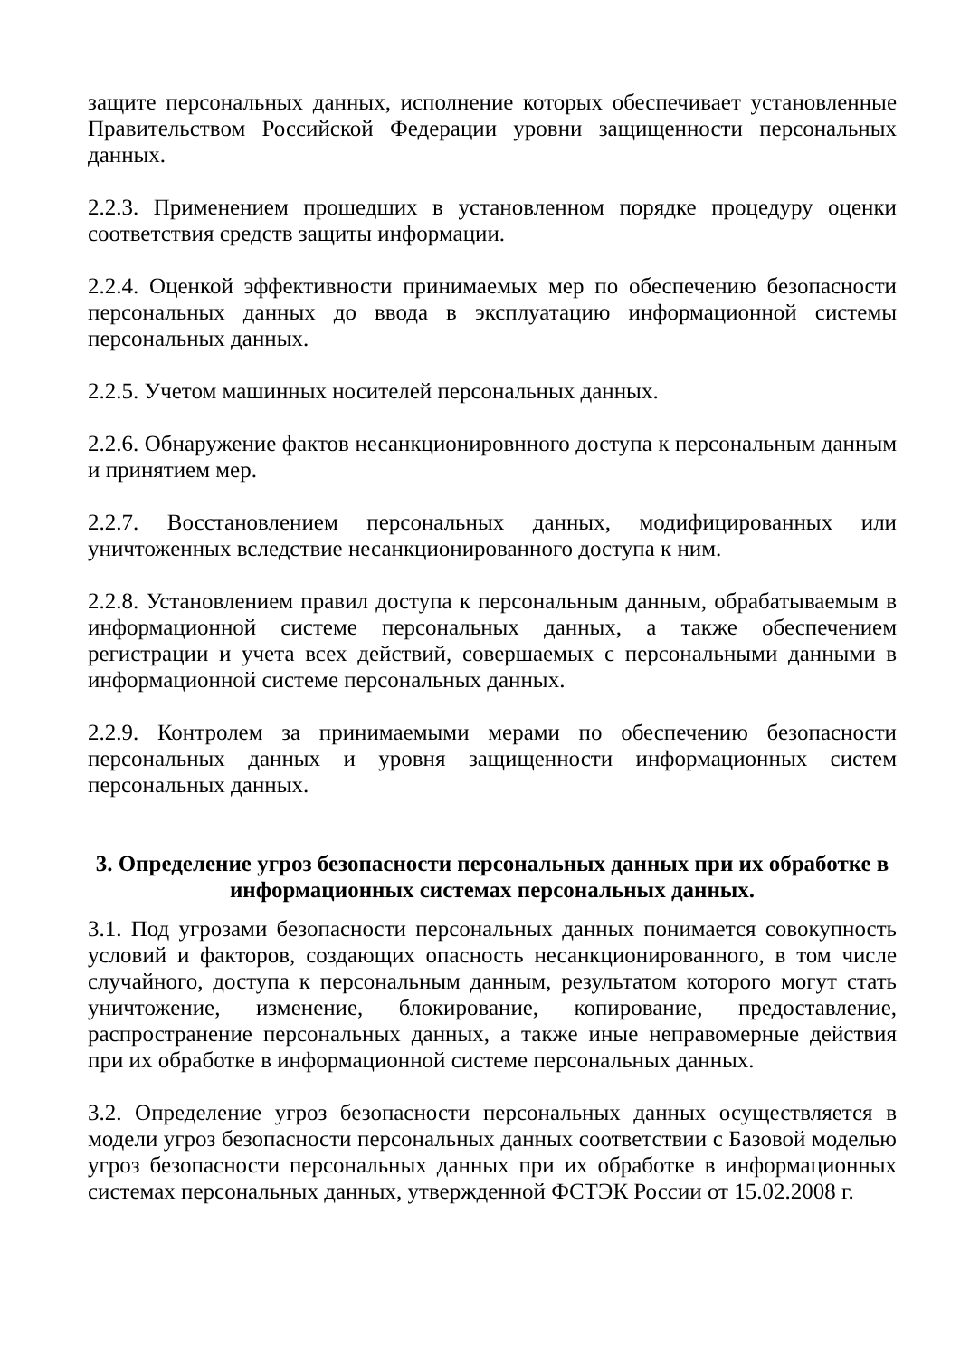защите персональных данных, исполнение которых обеспечивает установленные Правительством Российской Федерации уровни защищенности персональных данных.
2.2.3. Применением прошедших в установленном порядке процедуру оценки соответствия средств защиты информации.
2.2.4. Оценкой эффективности принимаемых мер по обеспечению безопасности персональных данных до ввода в эксплуатацию информационной системы персональных данных.
2.2.5. Учетом машинных носителей персональных данных.
2.2.6. Обнаружение фактов несанкционировнного доступа к персональным данным и принятием мер.
2.2.7. Восстановлением персональных данных, модифицированных или уничтоженных вследствие несанкционированного доступа к ним.
2.2.8. Установлением правил доступа к персональным данным, обрабатываемым в информационной системе персональных данных, а также обеспечением регистрации и учета всех действий, совершаемых с персональными данными в информационной системе персональных данных.
2.2.9. Контролем за принимаемыми мерами по обеспечению безопасности персональных данных и уровня защищенности информационных систем персональных данных.
3. Определение угроз безопасности персональных данных при их обработке в информационных системах персональных данных.
3.1. Под угрозами безопасности персональных данных понимается совокупность условий и факторов, создающих опасность несанкционированного, в том числе случайного, доступа к персональным данным, результатом которого могут стать уничтожение, изменение, блокирование, копирование, предоставление, распространение персональных данных, а также иные неправомерные действия при их обработке в информационной системе персональных данных.
3.2. Определение угроз безопасности персональных данных осуществляется в модели угроз безопасности персональных данных соответствии с Базовой моделью угроз безопасности персональных данных при их обработке в информационных системах персональных данных, утвержденной ФСТЭК России от 15.02.2008 г.